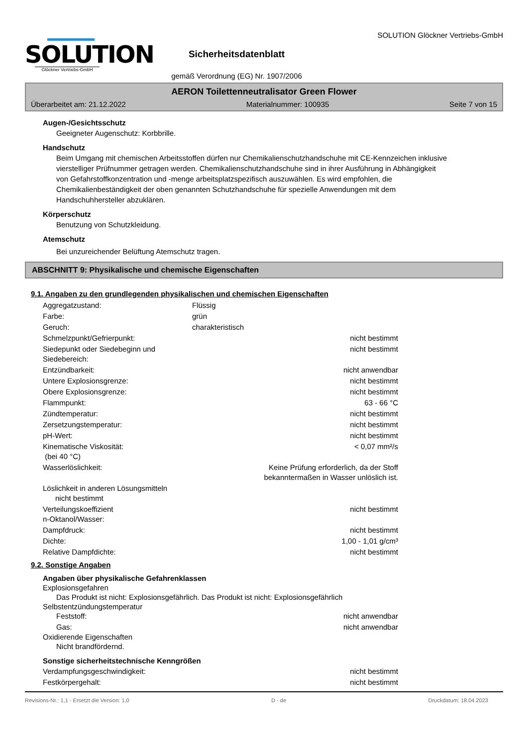SOLUTION
Glöckner Vertriebs-GmbH
Sicherheitsdatenblatt
gemäß Verordnung (EG) Nr. 1907/2006
SOLUTION Glöckner Vertriebs-GmbH
AERON Toilettenneutralisator Green Flower
Überarbeitet am: 21.12.2022 Materialnummer: 100935 Seite 7 von 15
Augen-/Gesichtsschutz
Geeigneter Augenschutz: Korbbrille.
Handschutz
Beim Umgang mit chemischen Arbeitsstoffen dürfen nur Chemikalienschutzhandschuhe mit CE-Kennzeichen inklusive vierstelliger Prüfnummer getragen werden. Chemikalienschutzhandschuhe sind in ihrer Ausführung in Abhängigkeit von Gefahrstoffkonzentration und -menge arbeitsplatzspezifisch auszuwählen. Es wird empfohlen, die Chemikalienbeständigkeit der oben genannten Schutzhandschuhe für spezielle Anwendungen mit dem Handschuhhersteller abzuklären.
Körperschutz
Benutzung von Schutzkleidung.
Atemschutz
Bei unzureichender Belüftung Atemschutz tragen.
ABSCHNITT 9: Physikalische und chemische Eigenschaften
9.1. Angaben zu den grundlegenden physikalischen und chemischen Eigenschaften
| Aggregatzustand: | Flüssig | |
| Farbe: | grün | |
| Geruch: | charakteristisch | |
| Schmelzpunkt/Gefrierpunkt: | | nicht bestimmt |
| Siedepunkt oder Siedebeginn und Siedebereich: | | nicht bestimmt |
| Entzündbarkeit: | | nicht anwendbar |
| Untere Explosionsgrenze: | | nicht bestimmt |
| Obere Explosionsgrenze: | | nicht bestimmt |
| Flammpunkt: | | 63 - 66 °C |
| Zündtemperatur: | | nicht bestimmt |
| Zersetzungstemperatur: | | nicht bestimmt |
| pH-Wert: | | nicht bestimmt |
| Kinematische Viskosität: (bei 40 °C) | | < 0,07 mm²/s |
| Wasserlöslichkeit: | Keine Prüfung erforderlich, da der Stoff bekanntermaßen in Wasser unlöslich ist. | |
| Löslichkeit in anderen Lösungsmitteln nicht bestimmt | | |
| Verteilungskoeffizient n-Oktanol/Wasser: | | nicht bestimmt |
| Dampfdruck: | | nicht bestimmt |
| Dichte: | | 1,00 - 1,01 g/cm³ |
| Relative Dampfdichte: | | nicht bestimmt |
9.2. Sonstige Angaben
Angaben über physikalische Gefahrenklassen
Explosionsgefahren
Das Produkt ist nicht: Explosionsgefährlich. Das Produkt ist nicht: Explosionsgefährlich
Selbstentzündungstemperatur
| Feststoff: | nicht anwendbar |
| Gas: | nicht anwendbar |
Oxidierende Eigenschaften
Nicht brandfördernd.
Sonstige sicherheitstechnische Kenngrößen
| Verdampfungsgeschwindigkeit: | nicht bestimmt |
| Festkörpergehalt: | nicht bestimmt |
Revisions-Nr.: 1,1 - Ersetzt die Version: 1,0 D - de Druckdatum: 18.04.2023